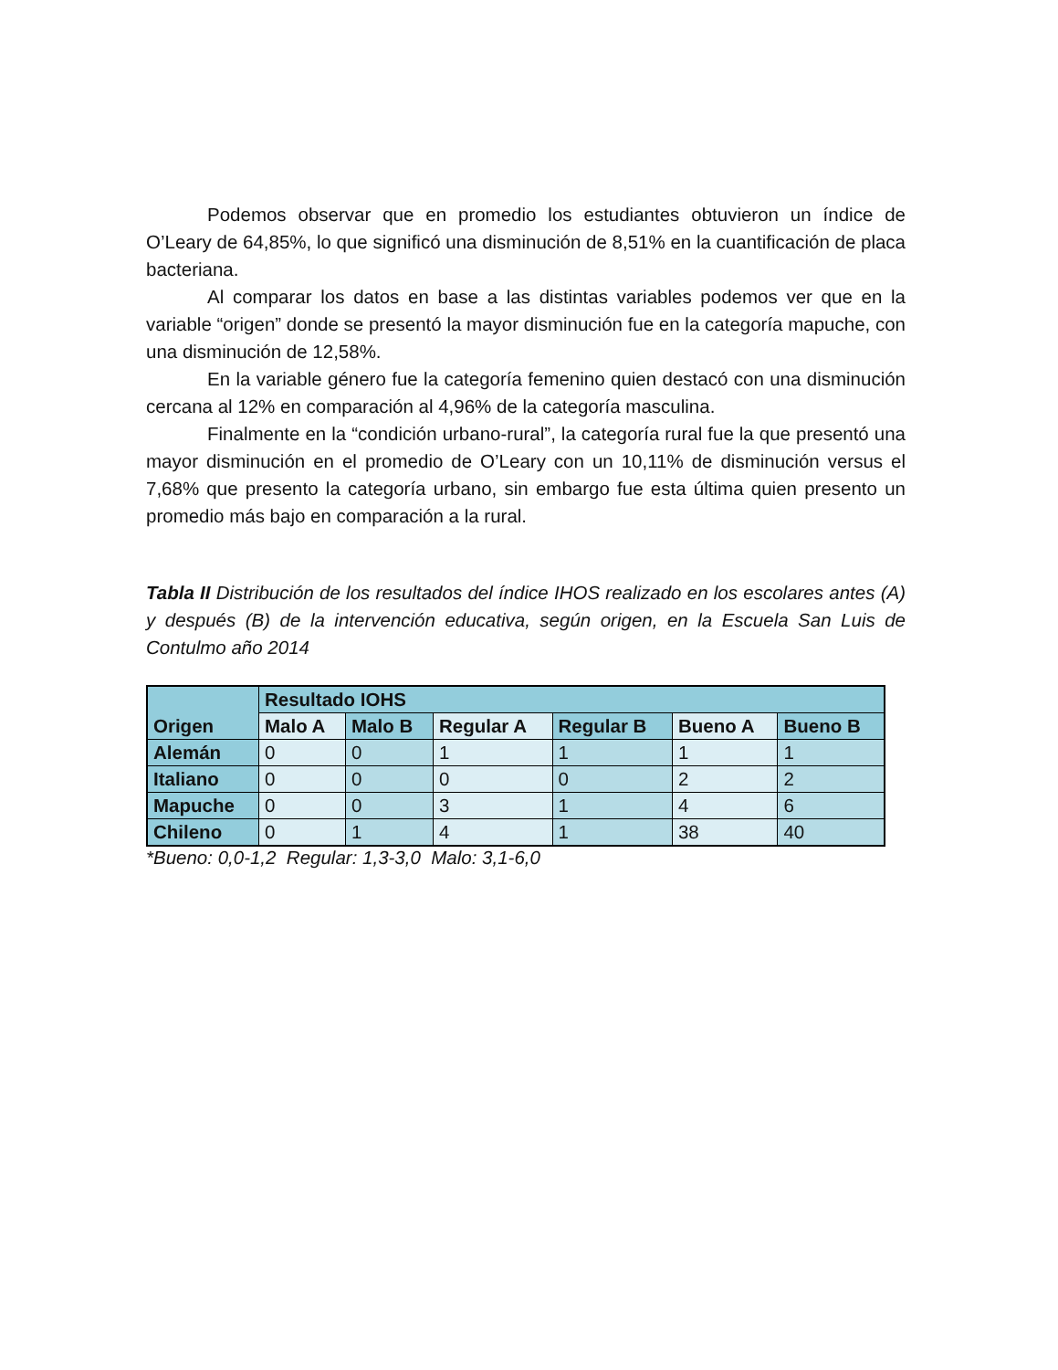Podemos observar que en promedio los estudiantes obtuvieron un índice de O’Leary de 64,85%, lo que significó una disminución de 8,51% en la cuantificación de placa bacteriana.
Al comparar los datos en base a las distintas variables podemos ver que en la variable “origen” donde se presentó la mayor disminución fue en la categoría mapuche, con una disminución de 12,58%.
En la variable género fue la categoría femenino quien destacó con una disminución cercana al 12% en comparación al 4,96% de la categoría masculina.
Finalmente en la “condición urbano-rural”, la categoría rural fue la que presentó una mayor disminución en el promedio de O’Leary con un 10,11% de disminución versus el 7,68% que presento la categoría urbano, sin embargo fue esta última quien presento un promedio más bajo en comparación a la rural.
Tabla II Distribución de los resultados del índice IHOS realizado en los escolares antes (A) y después (B) de la intervención educativa, según origen, en la Escuela San Luis de Contulmo año 2014
| Origen | Resultado IOHS | | | | | |
| --- | --- | --- | --- | --- | --- | --- |
| | Malo A | Malo B | Regular A | Regular B | Bueno A | Bueno B |
| Alemán | 0 | 0 | 1 | 1 | 1 | 1 |
| Italiano | 0 | 0 | 0 | 0 | 2 | 2 |
| Mapuche | 0 | 0 | 3 | 1 | 4 | 6 |
| Chileno | 0 | 1 | 4 | 1 | 38 | 40 |
*Bueno: 0,0-1,2 Regular: 1,3-3,0 Malo: 3,1-6,0